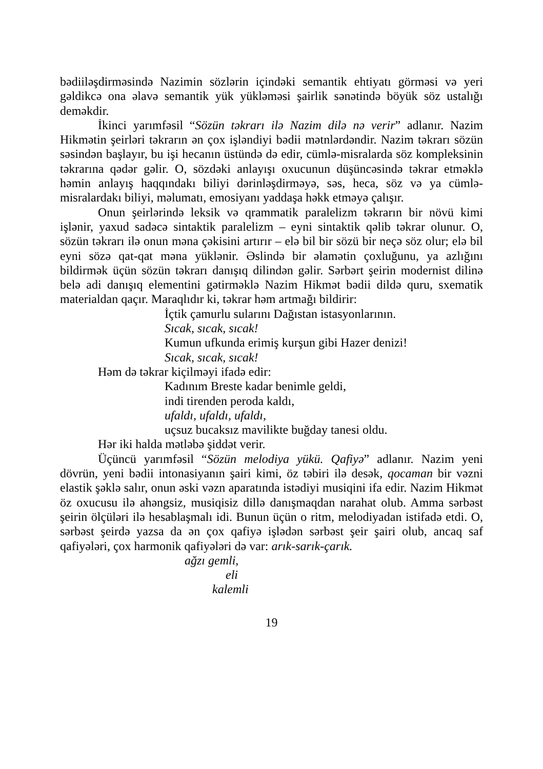bədiiləşdirməsində Nazimin sözlərin içindəki semantik ehtiyatı görməsi və yeri gəldikcə ona əlavə semantik yük yükləməsi şairlik sənətində böyük söz ustalığı deməkdir.
İkinci yarımfəsil “Sözün təkrarı ilə Nazim dilə nə verir” adlanır. Nazim Hikmətin şeirləri təkrarın ən çox işləndiyi bədii mətnlərdəndir. Nazim təkrarı sözün səsindən başlayır, bu işi hecanın üstündə də edir, cümlə-misralarda söz kompleksinin təkrarına qədər gəlir. O, sözdəki anlayışı oxucunun düşüncəsində təkrar etməklə həmin anlayış haqqındakı biliyi dərinləşdirməyə, səs, heca, söz və ya cümlə-misralardakı biliyi, məlumatı, emosiyanı yaddaşa həkk etməyə çalışır.
Onun şeirlərində leksik və qrammatik paralelizm təkrarın bir növü kimi işlənir, yaxud sadəcə sintaktik paralelizm – eyni sintaktik qəlib təkrar olunur. O, sözün təkrarı ilə onun məna çəkisini artırır – elə bil bir sözü bir neçə söz olur; elə bil eyni sözə qat-qat məna yüklənir. Əslində bir əlamətin çoxluğunu, ya azlığını bildirmək üçün sözün təkrarı danışıq dilindən gəlir. Sərbərt şeirin modernist dilinə belə adi danışıq elementini gətirməklə Nazim Hikmət bədii dildə quru, sxematik materialdan qaçır. Maraqlıdır ki, təkrar həm artmağı bildirir:
İçtik çamurlu sularını Dağıstan istasyonlarının.
Sıcak, sıcak, sıcak!
Kumun ufkunda erimiş kurşun gibi Hazer denizi!
Sıcak, sıcak, sıcak!
Həm də təkrar kiçilməyi ifadə edir:
Kadınım Breste kadar benimle geldi,
indi tirenden peroda kaldı,
ufaldı, ufaldı, ufaldı,
uçsuz bucaksız mavilikte buğday tanesi oldu.
Hər iki halda mətləbə şiddət verir.
Üçüncü yarımfəsil “Sözün melodiya yükü. Qafiyə” adlanır. Nazim yeni dövrün, yeni bədii intonasiyanın şairi kimi, öz təbiri ilə desək, qocaman bir vəzni elastik şəklə salır, onun əski vəzn aparatında istədiyi musiqini ifa edir. Nazim Hikmət öz oxucusu ilə ahəngsiz, musiqisiz dillə danışmaqdan narahat olub. Amma sərbəst şeirin ölçüləri ilə hesablaşmalı idi. Bunun üçün o ritm, melodiyadan istifadə etdi. O, sərbəst şeirdə yazsa da ən çox qafiyə işlədən sərbəst şeir şairi olub, ancaq saf qafiyələri, çox harmonik qafiyələri də var: arık-sarık-çarık.
ağzı gemli,
eli
kalemli
19